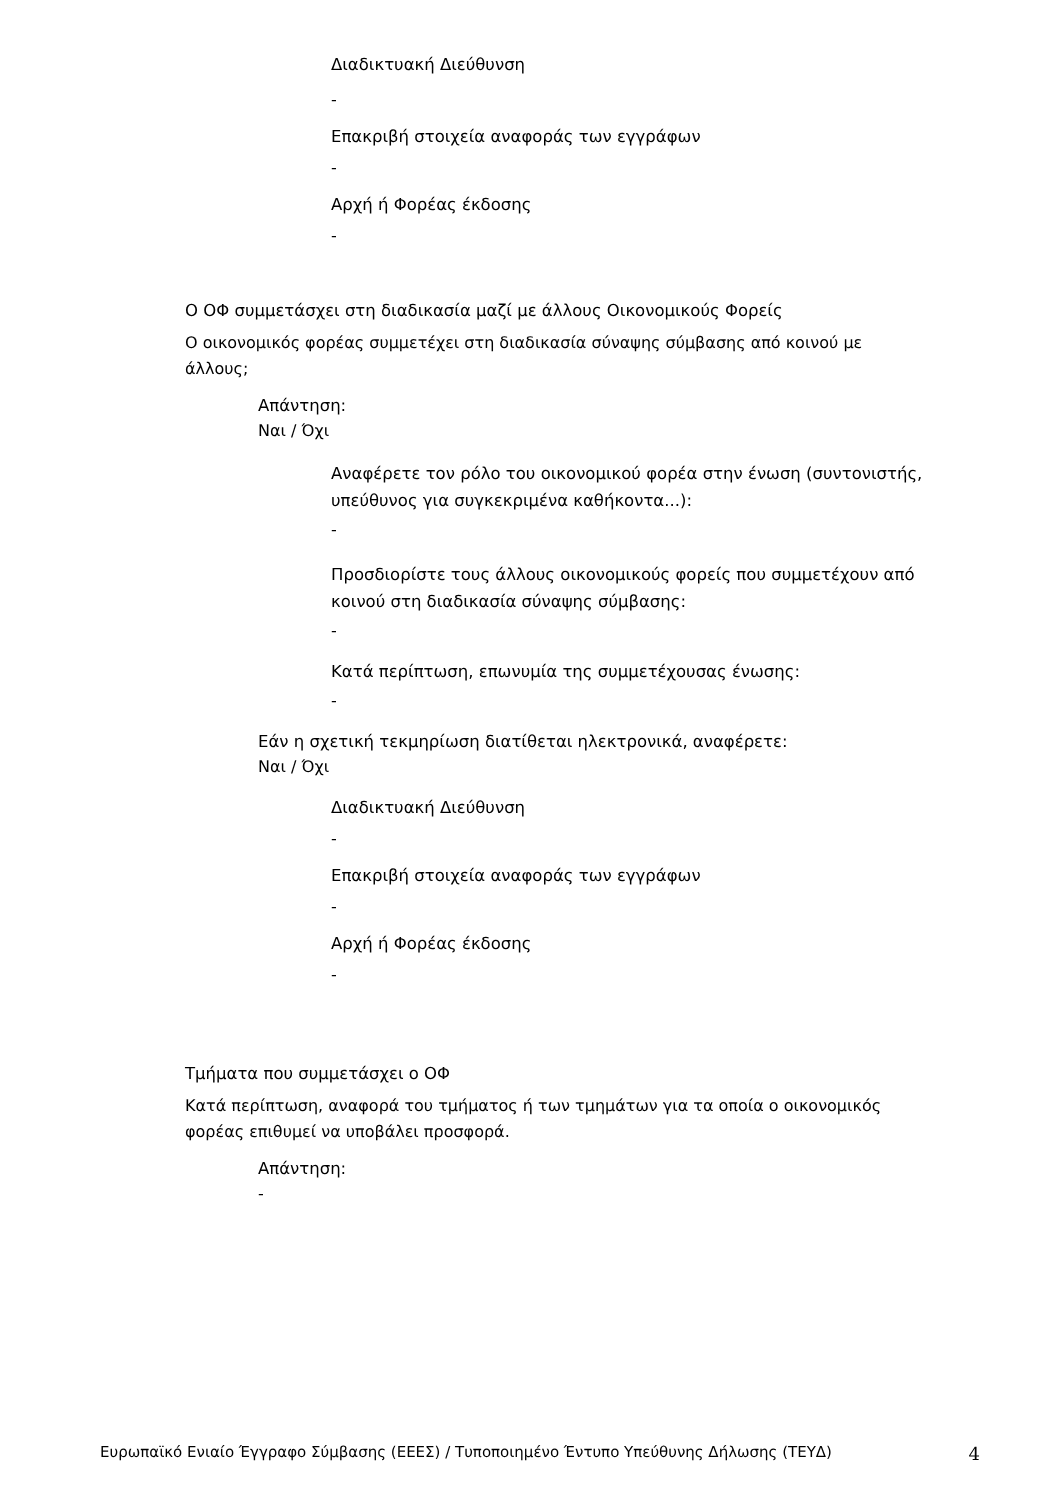Διαδικτυακή Διεύθυνση
-
Επακριβή στοιχεία αναφοράς των εγγράφων
-
Αρχή ή Φορέας έκδοσης
-
Ο ΟΦ συμμετάσχει στη διαδικασία μαζί με άλλους Οικονομικούς Φορείς
Ο οικονομικός φορέας συμμετέχει στη διαδικασία σύναψης σύμβασης από κοινού με άλλους;
Απάντηση:
Ναι / Όχι
Αναφέρετε τον ρόλο του οικονομικού φορέα στην ένωση (συντονιστής, υπεύθυνος για συγκεκριμένα καθήκοντα...):
-
Προσδιορίστε τους άλλους οικονομικούς φορείς που συμμετέχουν από κοινού στη διαδικασία σύναψης σύμβασης:
-
Κατά περίπτωση, επωνυμία της συμμετέχουσας ένωσης:
-
Εάν η σχετική τεκμηρίωση διατίθεται ηλεκτρονικά, αναφέρετε:
Ναι / Όχι
Διαδικτυακή Διεύθυνση
-
Επακριβή στοιχεία αναφοράς των εγγράφων
-
Αρχή ή Φορέας έκδοσης
-
Τμήματα που συμμετάσχει ο ΟΦ
Κατά περίπτωση, αναφορά του τμήματος ή των τμημάτων για τα οποία ο οικονομικός φορέας επιθυμεί να υποβάλει προσφορά.
Απάντηση:
-
Ευρωπαϊκό Ενιαίο Έγγραφο Σύμβασης (ΕΕΕΣ) / Τυποποιημένο Έντυπο Υπεύθυνης Δήλωσης (ΤΕΥΔ) 4